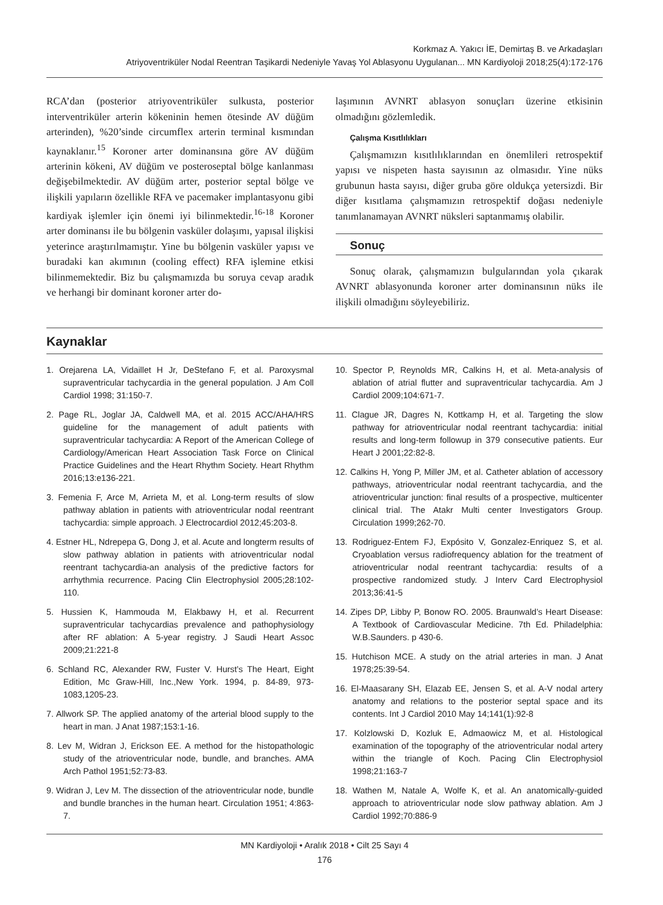Korkmaz A. Yakıcı İE, Demirtaş B. ve Arkadaşları
Atriyoventriküler Nodal Reentran Taşikardi Nedeniyle Yavaş Yol Ablasyonu Uygulanan... MN Kardiyoloji 2018;25(4):172-176
RCA’dan (posterior atriyoventriküler sulkusta, posterior interventriküler arterin kökeninin hemen ötesinde AV düğüm arterinden), %20’sinde circumflex arterin terminal kısmından kaynaklanır.<sup>15</sup> Koroner arter dominansına göre AV düğüm arterinin kökeni, AV düğüm ve posteroseptal bölge kanlanması değişebilmektedir. AV düğüm arter, posterior septal bölge ve ilişkili yapıların özellikle RFA ve pacemaker implantasyonu gibi kardiyak işlemler için önemi iyi bilinmektedir.<sup>16-18</sup> Koroner arter dominansı ile bu bölgenin vasküler dolaşımı, yapısal ilişkisi yeterince araştırılmamıştır. Yine bu bölgenin vasküler yapısı ve buradaki kan akımının (cooling effect) RFA işlemine etkisi bilinmemektedir. Biz bu çalışmamızda bu soruya cevap aradık ve herhangi bir dominant koroner arter do-
laşımının AVNRT ablasyon sonuçları üzerine etkisinin olmadığını gözlemledik.
Çalışma Kısıtlılıkları
Çalışmamızın kısıtlılıklarından en önemlileri retrospektif yapısı ve nispeten hasta sayısının az olmasıdır. Yine nüks grubunun hasta sayısı, diğer gruba göre oldukça yetersizdi. Bir diğer kısıtlama çalışmamızın retrospektif doğası nedeniyle tanımlanamayan AVNRT nüksleri saptanmamış olabilir.
Sonuç
Sonuç olarak, çalışmamızın bulgularından yola çıkarak AVNRT ablasyonunda koroner arter dominansının nüks ile ilişkili olmadığını söyleyebiliriz.
Kaynaklar
1. Orejarena LA, Vidaillet H Jr, DeStefano F, et al. Paroxysmal supraventricular tachycardia in the general population. J Am Coll Cardiol 1998; 31:150-7.
2. Page RL, Joglar JA, Caldwell MA, et al. 2015 ACC/AHA/HRS guideline for the management of adult patients with supraventricular tachycardia: A Report of the American College of Cardiology/American Heart Association Task Force on Clinical Practice Guidelines and the Heart Rhythm Society. Heart Rhythm 2016;13:e136-221.
3. Femenia F, Arce M, Arrieta M, et al. Long-term results of slow pathway ablation in patients with atrioventricular nodal reentrant tachycardia: simple approach. J Electrocardiol 2012;45:203-8.
4. Estner HL, Ndrepepa G, Dong J, et al. Acute and longterm results of slow pathway ablation in patients with atrioventricular nodal reentrant tachycardia-an analysis of the predictive factors for arrhythmia recurrence. Pacing Clin Electrophysiol 2005;28:102-110.
5. Hussien K, Hammouda M, Elakbawy H, et al. Recurrent supraventricular tachycardias prevalence and pathophysiology after RF ablation: A 5-year registry. J Saudi Heart Assoc 2009;21:221-8
6. Schland RC, Alexander RW, Fuster V. Hurst’s The Heart, Eight Edition, Mc Graw-Hill, Inc.,New York. 1994, p. 84-89, 973-1083,1205-23.
7. Allwork SP. The applied anatomy of the arterial blood supply to the heart in man. J Anat 1987;153:1-16.
8. Lev M, Widran J, Erickson EE. A method for the histopathologic study of the atrioventricular node, bundle, and branches. AMA Arch Pathol 1951;52:73-83.
9. Widran J, Lev M. The dissection of the atrioventricular node, bundle and bundle branches in the human heart. Circulation 1951; 4:863-7.
10. Spector P, Reynolds MR, Calkins H, et al. Meta-analysis of ablation of atrial flutter and supraventricular tachycardia. Am J Cardiol 2009;104:671-7.
11. Clague JR, Dagres N, Kottkamp H, et al. Targeting the slow pathway for atrioventricular nodal reentrant tachycardia: initial results and long-term followup in 379 consecutive patients. Eur Heart J 2001;22:82-8.
12. Calkins H, Yong P, Miller JM, et al. Catheter ablation of accessory pathways, atrioventricular nodal reentrant tachycardia, and the atrioventricular junction: final results of a prospective, multicenter clinical trial. The Atakr Multi center Investigators Group. Circulation 1999;262-70.
13. Rodriguez-Entem FJ, Expósito V, Gonzalez-Enriquez S, et al. Cryoablation versus radiofrequency ablation for the treatment of atrioventricular nodal reentrant tachycardia: results of a prospective randomized study. J Interv Card Electrophysiol 2013;36:41-5
14. Zipes DP, Libby P, Bonow RO. 2005. Braunwald’s Heart Disease: A Textbook of Cardiovascular Medicine. 7th Ed. Philadelphia: W.B.Saunders. p 430-6.
15. Hutchison MCE. A study on the atrial arteries in man. J Anat 1978;25:39-54.
16. El-Maasarany SH, Elazab EE, Jensen S, et al. A-V nodal artery anatomy and relations to the posterior septal space and its contents. Int J Cardiol 2010 May 14;141(1):92-8
17. Kolzlowski D, Kozluk E, Admaowicz M, et al. Histological examination of the topography of the atrioventricular nodal artery within the triangle of Koch. Pacing Clin Electrophysiol 1998;21:163-7
18. Wathen M, Natale A, Wolfe K, et al. An anatomically-guided approach to atrioventricular node slow pathway ablation. Am J Cardiol 1992;70:886-9
MN Kardiyoloji • Aralık 2018 • Cilt 25 Sayı 4
176